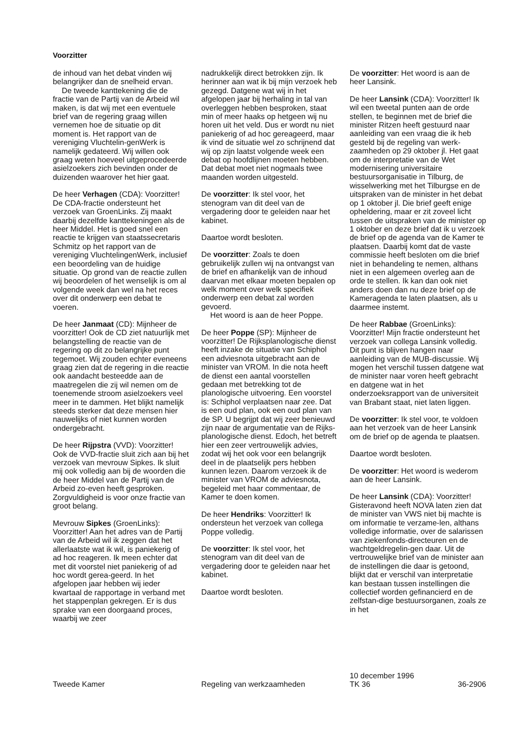Voorzitter
de inhoud van het debat vinden wij belangrijker dan de snelheid ervan.
De tweede kanttekening die de fractie van de Partij van de Arbeid wil maken, is dat wij met een eventuele brief van de regering graag willen vernemen hoe de situatie op dit moment is. Het rapport van de vereniging Vluchtelin-genWerk is namelijk gedateerd. Wij willen ook graag weten hoeveel uitgeprocedeerde asielzoekers zich bevinden onder de duizenden waarover het hier gaat.
De heer Verhagen (CDA): Voorzitter! De CDA-fractie ondersteunt het verzoek van GroenLinks. Zij maakt daarbij dezelfde kanttekeningen als de heer Middel. Het is goed snel een reactie te krijgen van staatssecretaris Schmitz op het rapport van de vereniging VluchtelingenWerk, inclusief een beoordeling van de huidige situatie. Op grond van de reactie zullen wij beoordelen of het wenselijk is om al volgende week dan wel na het reces over dit onderwerp een debat te voeren.
De heer Janmaat (CD): Mijnheer de voorzitter! Ook de CD ziet natuurlijk met belangstelling de reactie van de regering op dit zo belangrijke punt tegemoet. Wij zouden echter eveneens graag zien dat de regering in die reactie ook aandacht besteedde aan de maatregelen die zij wil nemen om de toenemende stroom asielzoekers veel meer in te dammen. Het blijkt namelijk steeds sterker dat deze mensen hier nauwelijks of niet kunnen worden ondergebracht.
De heer Rijpstra (VVD): Voorzitter! Ook de VVD-fractie sluit zich aan bij het verzoek van mevrouw Sipkes. Ik sluit mij ook volledig aan bij de woorden die de heer Middel van de Partij van de Arbeid zo-even heeft gesproken. Zorgvuldigheid is voor onze fractie van groot belang.
Mevrouw Sipkes (GroenLinks): Voorzitter! Aan het adres van de Partij van de Arbeid wil ik zeggen dat het allerlaatste wat ik wil, is paniekerig of ad hoc reageren. Ik meen echter dat met dit voorstel niet paniekerig of ad hoc wordt gerea-geerd. In het afgelopen jaar hebben wij ieder kwartaal de rapportage in verband met het stappenplan gekregen. Er is dus sprake van een doorgaand proces, waarbij we zeer
nadrukkelijk direct betrokken zijn. Ik herinner aan wat ik bij mijn verzoek heb gezegd. Datgene wat wij in het afgelopen jaar bij herhaling in tal van overleggen hebben besproken, staat min of meer haaks op hetgeen wij nu horen uit het veld. Dus er wordt nu niet paniekerig of ad hoc gereageerd, maar ik vind de situatie wel zo schrijnend dat wij op zijn laatst volgende week een debat op hoofdlijnen moeten hebben. Dat debat moet niet nogmaals twee maanden worden uitgesteld.
De voorzitter: Ik stel voor, het stenogram van dit deel van de vergadering door te geleiden naar het kabinet.
Daartoe wordt besloten.
De voorzitter: Zoals te doen gebruikelijk zullen wij na ontvangst van de brief en afhankelijk van de inhoud daarvan met elkaar moeten bepalen op welk moment over welk specifiek onderwerp een debat zal worden gevoerd.
Het woord is aan de heer Poppe.
De heer Poppe (SP): Mijnheer de voorzitter! De Rijksplanologische dienst heeft inzake de situatie van Schiphol een adviesnota uitgebracht aan de minister van VROM. In die nota heeft de dienst een aantal voorstellen gedaan met betrekking tot de planologische uitvoering. Een voorstel is: Schiphol verplaatsen naar zee. Dat is een oud plan, ook een oud plan van de SP. U begrijpt dat wij zeer benieuwd zijn naar de argumentatie van de Rijks-planologische dienst. Edoch, het betreft hier een zeer vertrouwelijk advies, zodat wij het ook voor een belangrijk deel in de plaatselijk pers hebben kunnen lezen. Daarom verzoek ik de minister van VROM de adviesnota, begeleid met haar commentaar, de Kamer te doen komen.
De heer Hendriks: Voorzitter! Ik ondersteun het verzoek van collega Poppe volledig.
De voorzitter: Ik stel voor, het stenogram van dit deel van de vergadering door te geleiden naar het kabinet.
Daartoe wordt besloten.
De voorzitter: Het woord is aan de heer Lansink.
De heer Lansink (CDA): Voorzitter! Ik wil een tweetal punten aan de orde stellen, te beginnen met de brief die minister Ritzen heeft gestuurd naar aanleiding van een vraag die ik heb gesteld bij de regeling van werk-zaamheden op 29 oktober jl. Het gaat om de interpretatie van de Wet modernisering universitaire bestuursorganisatie in Tilburg, de wisselwerking met het Tilburgse en de uitspraken van de minister in het debat op 1 oktober jl. Die brief geeft enige opheldering, maar er zit zoveel licht tussen de uitspraken van de minister op 1 oktober en deze brief dat ik u verzoek de brief op de agenda van de Kamer te plaatsen. Daarbij komt dat de vaste commissie heeft besloten om die brief niet in behandeling te nemen, althans niet in een algemeen overleg aan de orde te stellen. Ik kan dan ook niet anders doen dan nu deze brief op de Kameragenda te laten plaatsen, als u daarmee instemt.
De heer Rabbae (GroenLinks): Voorzitter! Mijn fractie ondersteunt het verzoek van collega Lansink volledig. Dit punt is blijven hangen naar aanleiding van de MUB-discussie. Wij mogen het verschil tussen datgene wat de minister naar voren heeft gebracht en datgene wat in het onderzoeksrapport van de universiteit van Brabant staat, niet laten liggen.
De voorzitter: Ik stel voor, te voldoen aan het verzoek van de heer Lansink om de brief op de agenda te plaatsen.
Daartoe wordt besloten.
De voorzitter: Het woord is wederom aan de heer Lansink.
De heer Lansink (CDA): Voorzitter! Gisteravond heeft NOVA laten zien dat de minister van VWS niet bij machte is om informatie te verzame-len, althans volledige informatie, over de salarissen van ziekenfonds-directeuren en de wachtgeldregelin-gen daar. Uit de vertrouwelijke brief van de minister aan de instellingen die daar is getoond, blijkt dat er verschil van interpretatie kan bestaan tussen instellingen die collectief worden gefinancierd en de zelfstan-dige bestuursorganen, zoals ze in het
Tweede Kamer
Regeling van werkzaamheden
10 december 1996
TK 36
36-2906